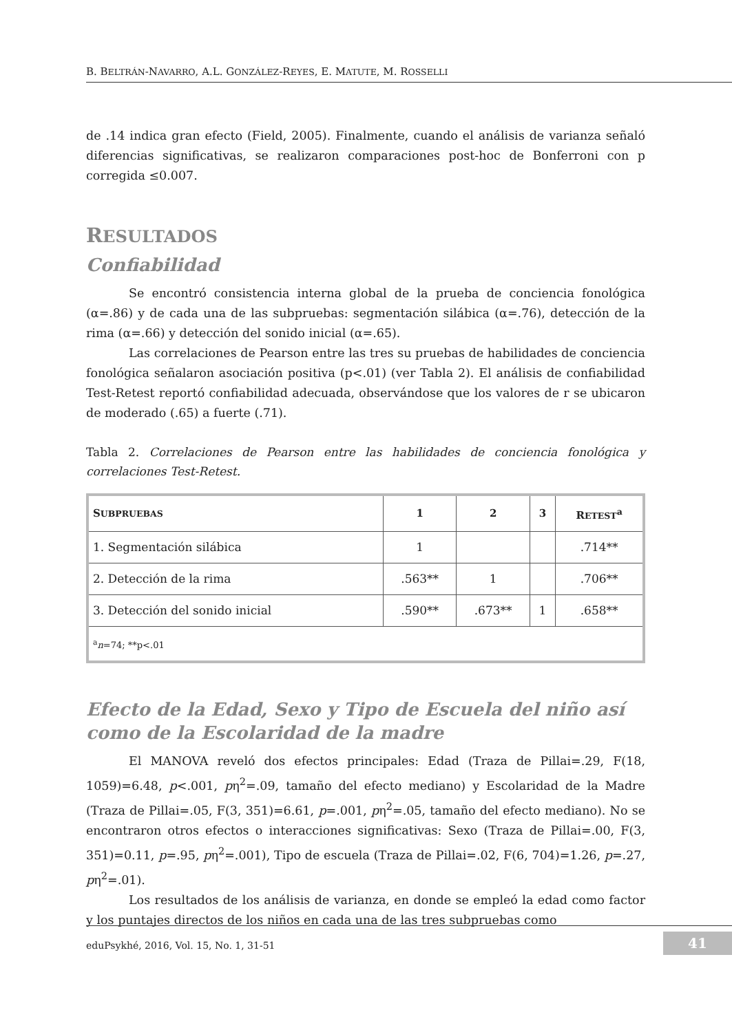B. BELTRÁN-NAVARRO, A.L. GONZÁLEZ-REYES, E. MATUTE, M. ROSSELLI
de .14 indica gran efecto (Field, 2005). Finalmente, cuando el análisis de varianza señaló diferencias significativas, se realizaron comparaciones post-hoc de Bonferroni con p corregida ≤0.007.
RESULTADOS
Confiabilidad
Se encontró consistencia interna global de la prueba de conciencia fonológica (α=.86) y de cada una de las subpruebas: segmentación silábica (α=.76), detección de la rima (α=.66) y detección del sonido inicial (α=.65).
Las correlaciones de Pearson entre las tres su pruebas de habilidades de conciencia fonológica señalaron asociación positiva (p<.01) (ver Tabla 2). El análisis de confiabilidad Test-Retest reportó confiabilidad adecuada, observándose que los valores de r se ubicaron de moderado (.65) a fuerte (.71).
Tabla 2. Correlaciones de Pearson entre las habilidades de conciencia fonológica y correlaciones Test-Retest.
| S UBPRUEBAS | 1 | 2 | 3 | R ETEST<sup>a</sup> |
| --- | --- | --- | --- | --- |
| 1. Segmentación silábica | 1 | | | .714** |
| 2. Detección de la rima | .563** | 1 | | .706** |
| 3. Detección del sonido inicial | .590** | .673** | 1 | .658** |
| <sup>a</sup> n =74; **p<.01 | | | | |
Efecto de la Edad, Sexo y Tipo de Escuela del niño así como de la Escolaridad de la madre
El MANOVA reveló dos efectos principales: Edad (Traza de Pillai=.29, F(18, 1059)=6.48, p<.001, pη<sup>2</sup>=.09, tamaño del efecto mediano) y Escolaridad de la Madre (Traza de Pillai=.05, F(3, 351)=6.61, p=.001, pη<sup>2</sup>=.05, tamaño del efecto mediano). No se encontraron otros efectos o interacciones significativas: Sexo (Traza de Pillai=.00, F(3, 351)=0.11, p=.95, pη<sup>2</sup>=.001), Tipo de escuela (Traza de Pillai=.02, F(6, 704)=1.26, p=.27, pη<sup>2</sup>=.01).
Los resultados de los análisis de varianza, en donde se empleó la edad como factor y los puntajes directos de los niños en cada una de las tres subpruebas como
eduPsykhé, 2016, Vol. 15, No. 1, 31-51
41